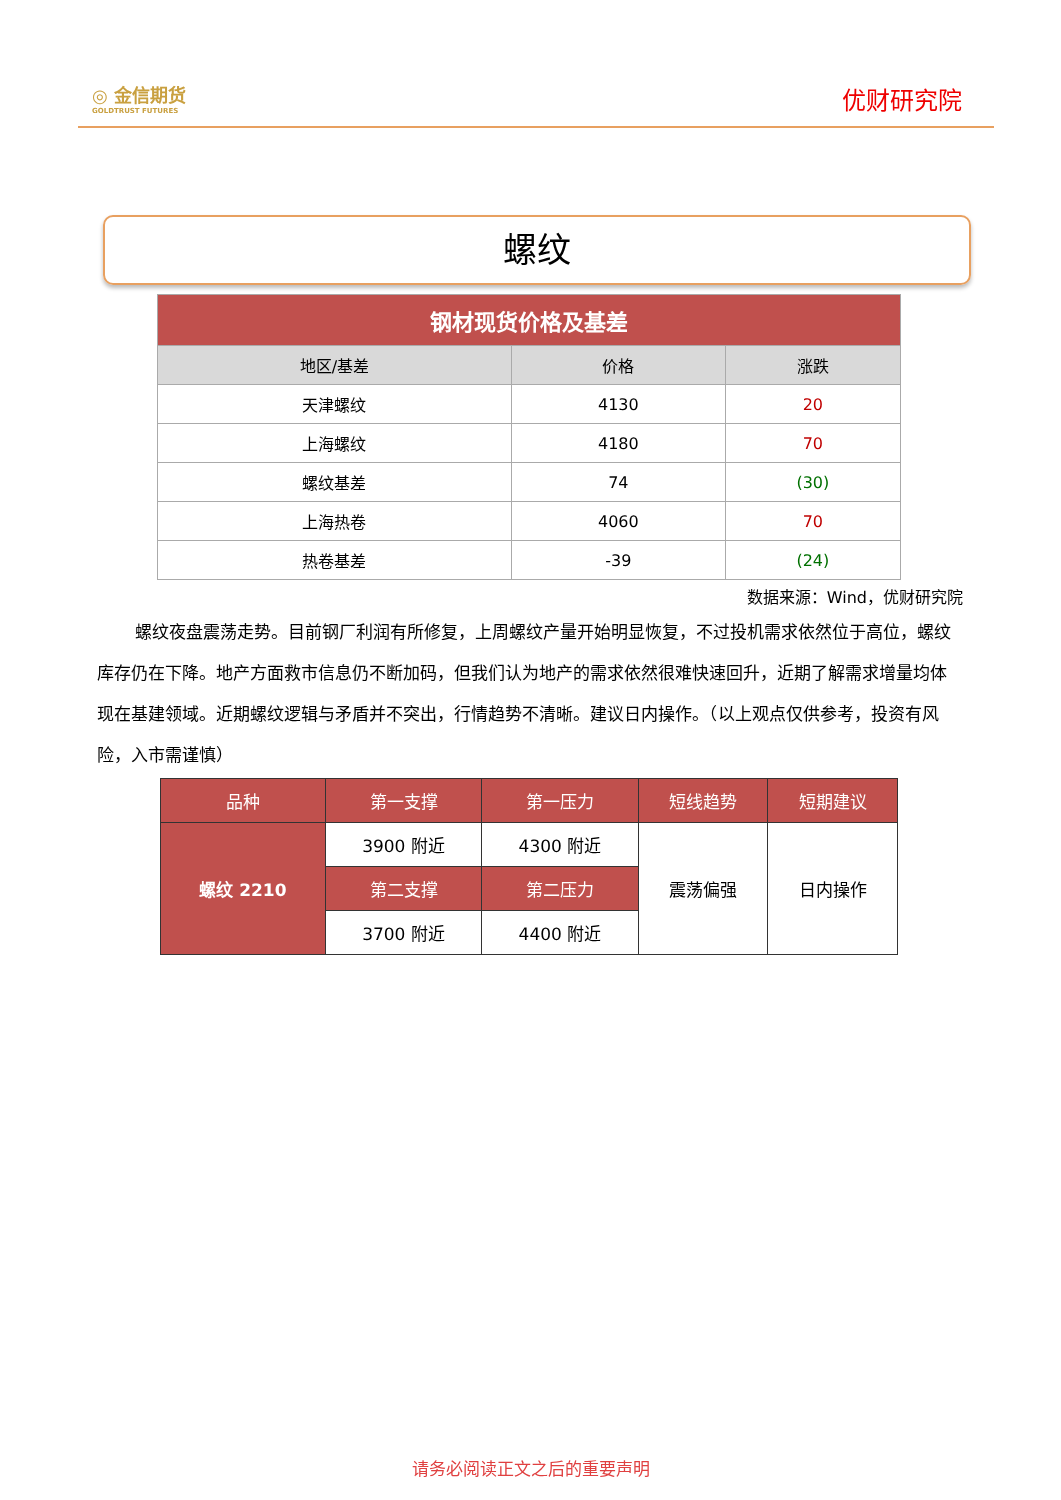◎ 金信期货
GOLDTRUST FUTURES
优财研究院
螺纹
| 钢材现货价格及基差 | | |
| 地区/基差 | 价格 | 涨跌 |
| 天津螺纹 | 4130 | 20 |
| 上海螺纹 | 4180 | 70 |
| 螺纹基差 | 74 | (30) |
| 上海热卷 | 4060 | 70 |
| 热卷基差 | -39 | (24) |
数据来源：Wind，优财研究院
螺纹夜盘震荡走势。目前钢厂利润有所修复，上周螺纹产量开始明显恢复，不过投机需求依然位于高位，螺纹库存仍在下降。地产方面救市信息仍不断加码，但我们认为地产的需求依然很难快速回升，近期了解需求增量均体现在基建领域。近期螺纹逻辑与矛盾并不突出，行情趋势不清晰。建议日内操作。（以上观点仅供参考，投资有风险，入市需谨慎）
| 品种 | 第一支撑 | 第一压力 | 短线趋势 | 短期建议 |
| 螺纹 2210 | 3900 附近 | 4300 附近 | 震荡偏强 | 日内操作 |
| | 第二支撑 | 第二压力 | | |
| | 3700 附近 | 4400 附近 | | |
请务必阅读正文之后的重要声明